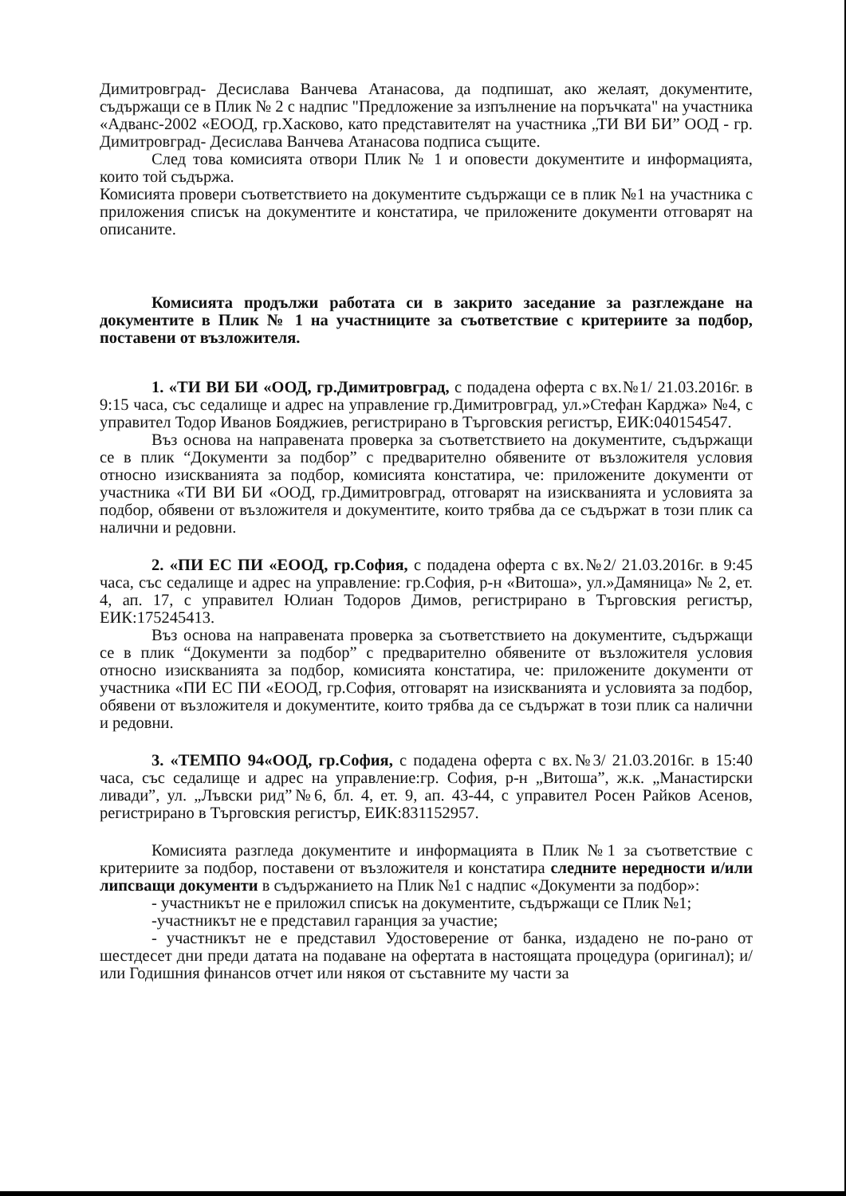Димитровград- Десислава Ванчева Атанасова, да подпишат, ако желаят, документите, съдържащи се в Плик № 2 с надпис "Предложение за изпълнение на поръчката" на участника «Адванс-2002 «ЕООД, гр.Хасково, като представителят на участника „ТИ ВИ БИ” ООД - гр. Димитровград- Десислава Ванчева Атанасова подписа същите.
След това комисията отвори Плик № 1 и оповести документите и информацията, които той съдържа.
Комисията провери съответствието на документите съдържащи се в плик №1 на участника с приложения списък на документите и констатира, че приложените документи отговарят на описаните.
Комисията продължи работата си в закрито заседание за разглеждане на документите в Плик № 1 на участниците за съответствие с критериите за подбор, поставени от възложителя.
1. «ТИ ВИ БИ «ООД, гр.Димитровград, с подадена оферта с вх.№1/ 21.03.2016г. в 9:15 часа, със седалище и адрес на управление гр.Димитровград, ул.»Стефан Карджа» №4, с управител Тодор Иванов Бояджиев, регистрирано в Търговския регистър, ЕИК:040154547.
Въз основа на направената проверка за съответствието на документите, съдържащи се в плик “Документи за подбор” с предварително обявените от възложителя условия относно изискванията за подбор, комисията констатира, че: приложените документи от участника «ТИ ВИ БИ «ООД, гр.Димитровград, отговарят на изискванията и условията за подбор, обявени от възложителя и документите, които трябва да се съдържат в този плик са налични и редовни.
2. «ПИ ЕС ПИ «ЕООД, гр.София, с подадена оферта с вх.№2/ 21.03.2016г. в 9:45 часа, със седалище и адрес на управление: гр.София, р-н «Витоша», ул.»Дамяница» № 2, ет. 4, ап. 17, с управител Юлиан Тодоров Димов, регистрирано в Търговския регистър, ЕИК:175245413.
Въз основа на направената проверка за съответствието на документите, съдържащи се в плик “Документи за подбор” с предварително обявените от възложителя условия относно изискванията за подбор, комисията констатира, че: приложените документи от участника «ПИ ЕС ПИ «ЕООД, гр.София, отговарят на изискванията и условията за подбор, обявени от възложителя и документите, които трябва да се съдържат в този плик са налични и редовни.
3. «ТЕМПО 94«ООД, гр.София, с подадена оферта с вх.№3/ 21.03.2016г. в 15:40 часа, със седалище и адрес на управление:гр. София, р-н „Витоша”, ж.к. „Манастирски ливади”, ул. „Лъвски рид”№6, бл. 4, ет. 9, ап. 43-44, с управител Росен Райков Асенов, регистрирано в Търговския регистър, ЕИК:831152957.
Комисията разгледа документите и информацията в Плик №1 за съответствие с критериите за подбор, поставени от възложителя и констатира следните нередности и/или липсващи документи в съдържанието на Плик №1 с надпис «Документи за подбор»:
- участникът не е приложил списък на документите, съдържащи се Плик №1;
-участникът не е представил гаранция за участие;
- участникът не е представил Удостоверение от банка, издадено не по-рано от шестдесет дни преди датата на подаване на офертата в настоящата процедура (оригинал); и/или Годишния финансов отчет или някоя от съставните му части за